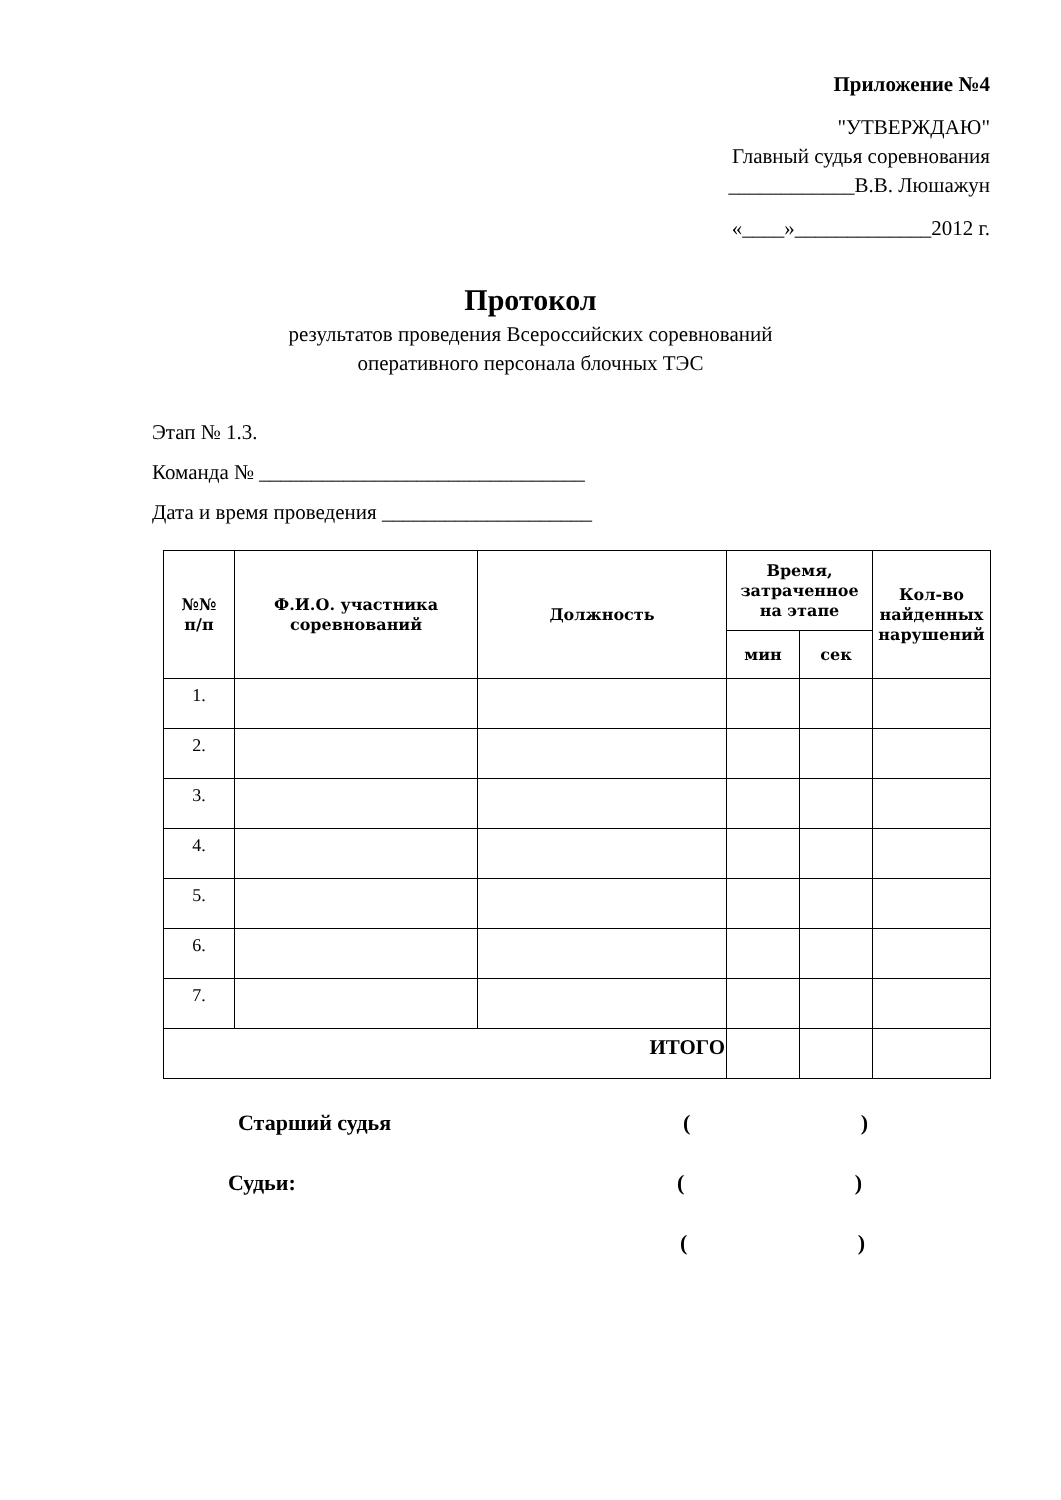Приложение №4
"УТВЕРЖДАЮ"
Главный судья соревнования
____________В.В. Люшажун
«____»_____________2012 г.
Протокол
результатов проведения Всероссийских соревнований
оперативного персонала блочных ТЭС
Этап № 1.3.
Команда № _______________________________
Дата и время проведения ____________________
| №№ п/п | Ф.И.О. участника соревнований | Должность | Время, затраченное на этапе | | Кол-во найденных нарушений |
| --- | --- | --- | --- | --- | --- |
| | | | мин | сек | |
| 1. | | | | | |
| 2. | | | | | |
| 3. | | | | | |
| 4. | | | | | |
| 5. | | | | | |
| 6. | | | | | |
| 7. | | | | | |
| ИТОГО | | | | | |
Старший судья
( )
Судьи:
( )
( )